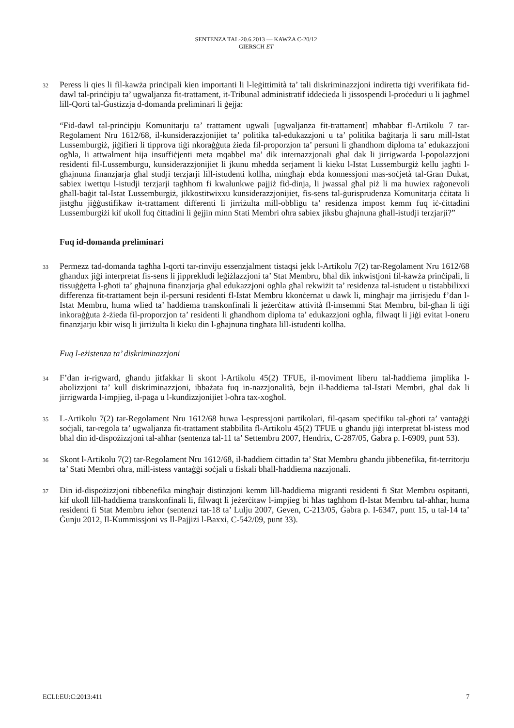SENTENZA TAL-20.6.2013 — KAWŻA C-20/12
GIERSCH ET
32
Peress li qies li fil-kawża prinċipali kien importanti li l-leġittimità ta’ tali diskriminazzjoni indiretta tiġi vverifikata fid-dawl tal-prinċipju ta’ ugwaljanza fit-trattament, it-Tribunal administratif iddeċieda li jissospendi l-proċeduri u li jagħmel lill-Qorti tal-Ġustizzja d-domanda preliminari li ġejja:
“Fid-dawl tal-prinċipju Komunitarju ta’ trattament ugwali [ugwaljanza fit-trattament] mħabbar fl-Artikolu 7 tar-Regolament Nru 1612/68, il-kunsiderazzjonijiet ta’ politika tal-edukazzjoni u ta’ politika baġitarja li saru mill-Istat Lussemburgiż, jiġifieri li tipprova tiġi nkoraġġuta żieda fil-proporzjon ta’ persuni li għandhom diploma ta’ edukazzjoni ogħla, li attwalment hija insuffiċjenti meta mqabbel ma’ dik internazzjonali għal dak li jirrigwarda l-popolazzjoni residenti fil-Lussemburgu, kunsiderazzjonijiet li jkunu mhedda serjament li kieku l-Istat Lussemburgiż kellu jagħti l-għajnuna finanzjarja għal studji terzjarji lill-istudenti kollha, mingħajr ebda konnessjoni mas-soċjetà tal-Gran Dukat, sabiex iwettqu l-istudji terzjarji tagħhom fi kwalunkwe pajjiż fid-dinja, li jwassal għal piż li ma huwiex raġonevoli għall-baġit tal-Istat Lussemburgiż, jikkostitwixxu kunsiderazzjonijiet, fis-sens tal-ġurisprudenza Komunitarja ċċitata li jistgħu jiġġustifikaw it-trattament differenti li jirriżulta mill-obbligu ta’ residenza impost kemm fuq iċ-ċittadini Lussemburgiżi kif ukoll fuq ċittadini li ġejjin minn Stati Membri oħra sabiex jiksbu għajnuna għall-istudji terzjarji?”
Fuq id-domanda preliminari
33
Permezz tad-domanda tagħha l-qorti tar-rinviju essenzjalment tistaqsi jekk l-Artikolu 7(2) tar-Regolament Nru 1612/68 għandux jiġi interpretat fis-sens li jipprekludi leġiżlazzjoni ta’ Stat Membru, bħal dik inkwistjoni fil-kawża prinċipali, li tissuġġetta l-għoti ta’ għajnuna finanzjarja għal edukazzjoni ogħla għal rekwiżit ta’ residenza tal-istudent u tistabbilixxi differenza fit-trattament bejn il-persuni residenti fl-Istat Membru kkonċernat u dawk li, mingħajr ma jirrisjedu f’dan l-Istat Membru, huma wlied ta’ ħaddiema transkonfinali li jeżerċitaw attività fl-imsemmi Stat Membru, bil-għan li tiġi inkoraġġuta ż-żieda fil-proporzjon ta’ residenti li għandhom diploma ta’ edukazzjoni ogħla, filwaqt li jiġi evitat l-oneru finanzjarju kbir wisq li jirriżulta li kieku din l-għajnuna tingħata lill-istudenti kollha.
Fuq l-eżistenza ta’ diskriminazzjoni
34
F’dan ir-rigward, għandu jitfakkar li skont l-Artikolu 45(2) TFUE, il-moviment liberu tal-ħaddiema jimplika l-abolizzjoni ta’ kull diskriminazzjoni, ibbażata fuq in-nazzjonalità, bejn il-ħaddiema tal-Istati Membri, għal dak li jirrigwarda l-impjieg, il-paga u l-kundizzjonijiet l-oħra tax-xogħol.
35
L-Artikolu 7(2) tar-Regolament Nru 1612/68 huwa l-espressjoni partikolari, fil-qasam speċifiku tal-għoti ta’ vantaġġi soċjali, tar-regola ta’ ugwaljanza fit-trattament stabbilita fl-Artikolu 45(2) TFUE u għandu jiġi interpretat bl-istess mod bħal din id-dispożizzjoni tal-aħħar (sentenza tal-11 ta’ Settembru 2007, Hendrix, C-287/05, Ġabra p. I-6909, punt 53).
36
Skont l-Artikolu 7(2) tar-Regolament Nru 1612/68, il-ħaddiem ċittadin ta’ Stat Membru għandu jibbenefika, fit-territorju ta’ Stati Membri oħra, mill-istess vantaġġi soċjali u fiskali bħall-ħaddiema nazzjonali.
37
Din id-dispożizzjoni tibbenefika mingħajr distinzjoni kemm lill-ħaddiema migranti residenti fi Stat Membru ospitanti, kif ukoll lill-ħaddiema transkonfinali li, filwaqt li jeżerċitaw l-impjieg bi ħlas tagħhom fl-Istat Membru tal-aħħar, huma residenti fi Stat Membru ieħor (sentenzi tat-18 ta’ Lulju 2007, Geven, C-213/05, Ġabra p. I-6347, punt 15, u tal-14 ta’ Ġunju 2012, Il-Kummissjoni vs Il-Pajjiżi l-Baxxi, C-542/09, punt 33).
ECLI:EU:C:2013:411 7